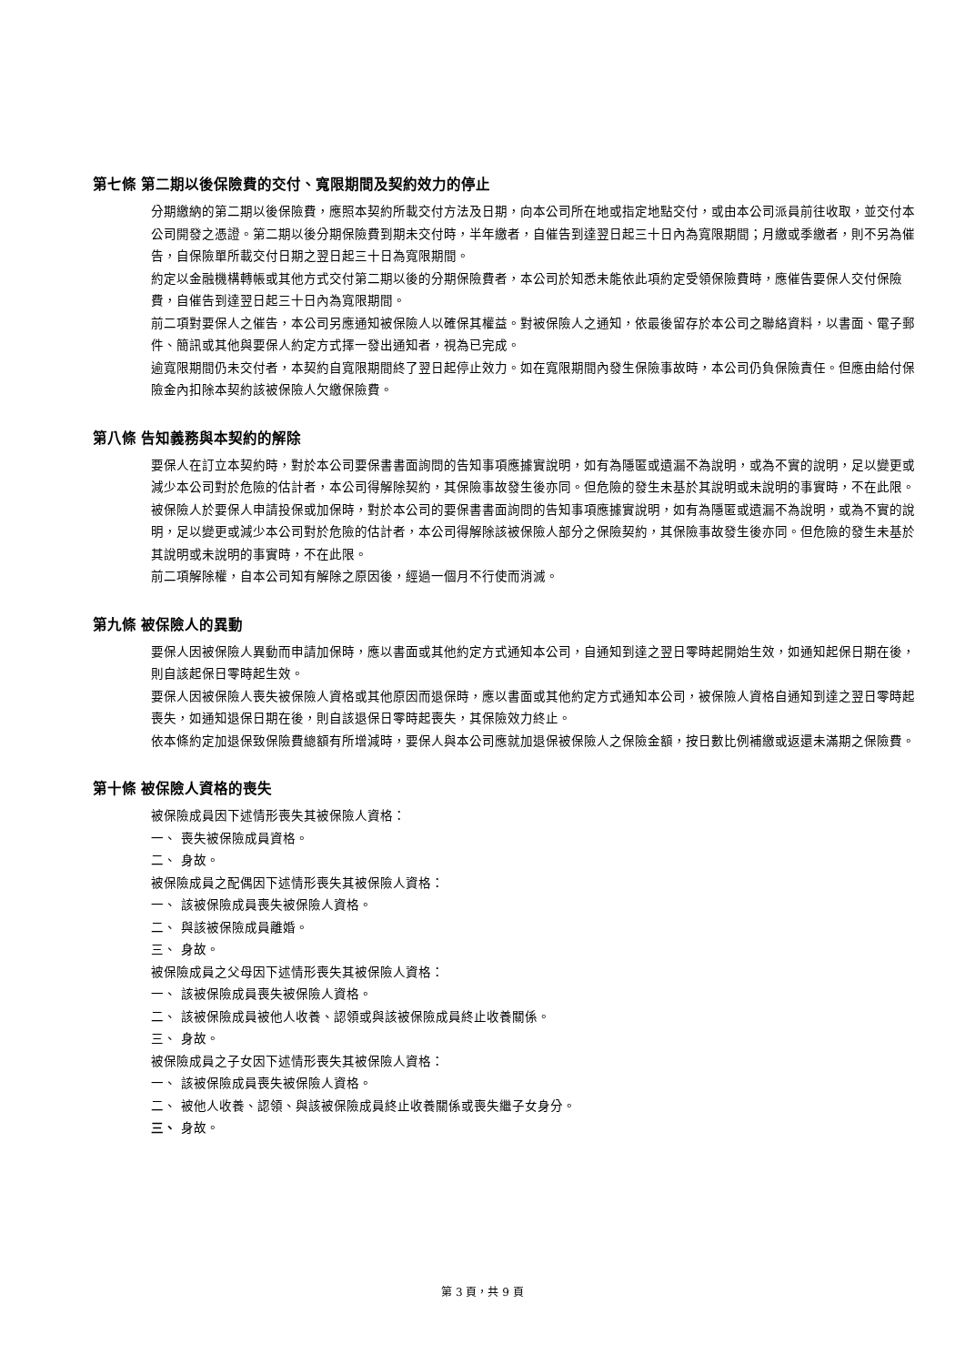第七條 第二期以後保險費的交付、寬限期間及契約效力的停止
分期繳納的第二期以後保險費，應照本契約所載交付方法及日期，向本公司所在地或指定地點交付，或由本公司派員前往收取，並交付本公司開發之憑證。第二期以後分期保險費到期未交付時，半年繳者，自催告到達翌日起三十日內為寬限期間；月繳或季繳者，則不另為催告，自保險單所載交付日期之翌日起三十日為寬限期間。
約定以金融機構轉帳或其他方式交付第二期以後的分期保險費者，本公司於知悉未能依此項約定受領保險費時，應催告要保人交付保險費，自催告到達翌日起三十日內為寬限期間。
前二項對要保人之催告，本公司另應通知被保險人以確保其權益。對被保險人之通知，依最後留存於本公司之聯絡資料，以書面、電子郵件、簡訊或其他與要保人約定方式擇一發出通知者，視為已完成。
逾寬限期間仍未交付者，本契約自寬限期間終了翌日起停止效力。如在寬限期間內發生保險事故時，本公司仍負保險責任。但應由給付保險金內扣除本契約該被保險人欠繳保險費。
第八條 告知義務與本契約的解除
要保人在訂立本契約時，對於本公司要保書書面詢問的告知事項應據實說明，如有為隱匿或遺漏不為說明，或為不實的說明，足以變更或減少本公司對於危險的估計者，本公司得解除契約，其保險事故發生後亦同。但危險的發生未基於其說明或未說明的事實時，不在此限。
被保險人於要保人申請投保或加保時，對於本公司的要保書書面詢問的告知事項應據實說明，如有為隱匿或遺漏不為說明，或為不實的說明，足以變更或減少本公司對於危險的估計者，本公司得解除該被保險人部分之保險契約，其保險事故發生後亦同。但危險的發生未基於其說明或未說明的事實時，不在此限。
前二項解除權，自本公司知有解除之原因後，經過一個月不行使而消滅。
第九條 被保險人的異動
要保人因被保險人異動而申請加保時，應以書面或其他約定方式通知本公司，自通知到達之翌日零時起開始生效，如通知起保日期在後，則自該起保日零時起生效。
要保人因被保險人喪失被保險人資格或其他原因而退保時，應以書面或其他約定方式通知本公司，被保險人資格自通知到達之翌日零時起喪失，如通知退保日期在後，則自該退保日零時起喪失，其保險效力終止。
依本條約定加退保致保險費總額有所增減時，要保人與本公司應就加退保被保險人之保險金額，按日數比例補繳或返還未滿期之保險費。
第十條 被保險人資格的喪失
被保險成員因下述情形喪失其被保險人資格：
一、 喪失被保險成員資格。
二、 身故。
被保險成員之配偶因下述情形喪失其被保險人資格：
一、 該被保險成員喪失被保險人資格。
二、 與該被保險成員離婚。
三、 身故。
被保險成員之父母因下述情形喪失其被保險人資格：
一、 該被保險成員喪失被保險人資格。
二、 該被保險成員被他人收養、認領或與該被保險成員終止收養關係。
三、 身故。
被保險成員之子女因下述情形喪失其被保險人資格：
一、 該被保險成員喪失被保險人資格。
二、 被他人收養、認領、與該被保險成員終止收養關係或喪失繼子女身分。
三、 身故。
第 3 頁，共 9 頁